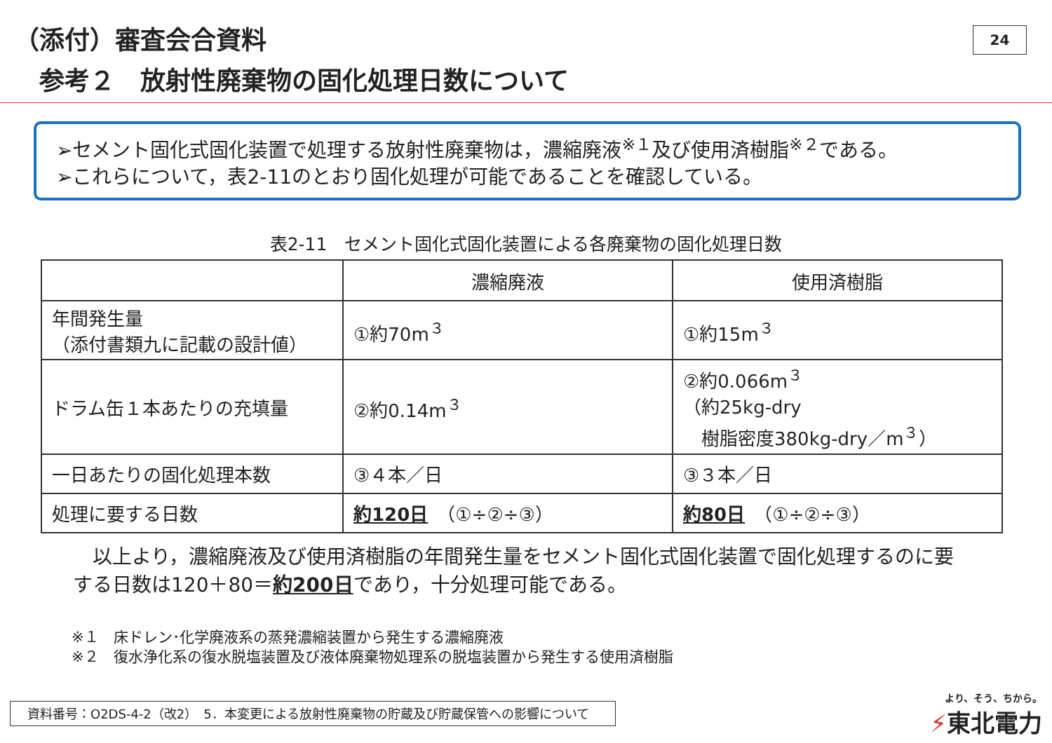（添付）審査会合資料
参考２　放射性廃棄物の固化処理日数について
24
➢セメント固化式固化装置で処理する放射性廃棄物は，濃縮廃液<sup>※１</sup>及び使用済樹脂<sup>※２</sup>である。
➢これらについて，表2-11のとおり固化処理が可能であることを確認している。
表2-11　セメント固化式固化装置による各廃棄物の固化処理日数
| | 濃縮廃液 | 使用済樹脂 |
| --- | --- | --- |
| 年間発生量 （添付書類九に記載の設計値） | ①約70m<sup>３</sup> | ①約15m<sup>３</sup> |
| ドラム缶１本あたりの充填量 | ②約0.14m<sup>３</sup> | ②約0.066m<sup>３</sup> （約25kg-dry 樹脂密度380kg-dry／m<sup>３</sup>） |
| 一日あたりの固化処理本数 | ③４本／日 | ③３本／日 |
| 処理に要する日数 | 約120日 （①÷②÷③） | 約80日 （①÷②÷③） |
　以上より，濃縮廃液及び使用済樹脂の年間発生量をセメント固化式固化装置で固化処理するのに要
する日数は120＋80＝約200日であり，十分処理可能である。
※１　床ドレン･化学廃液系の蒸発濃縮装置から発生する濃縮廃液
※２　復水浄化系の復水脱塩装置及び液体廃棄物処理系の脱塩装置から発生する使用済樹脂
資料番号：O2DS-4-2（改2）　5．本変更による放射性廃棄物の貯蔵及び貯蔵保管への影響について
より、そう、ちから。
⚡東北電力